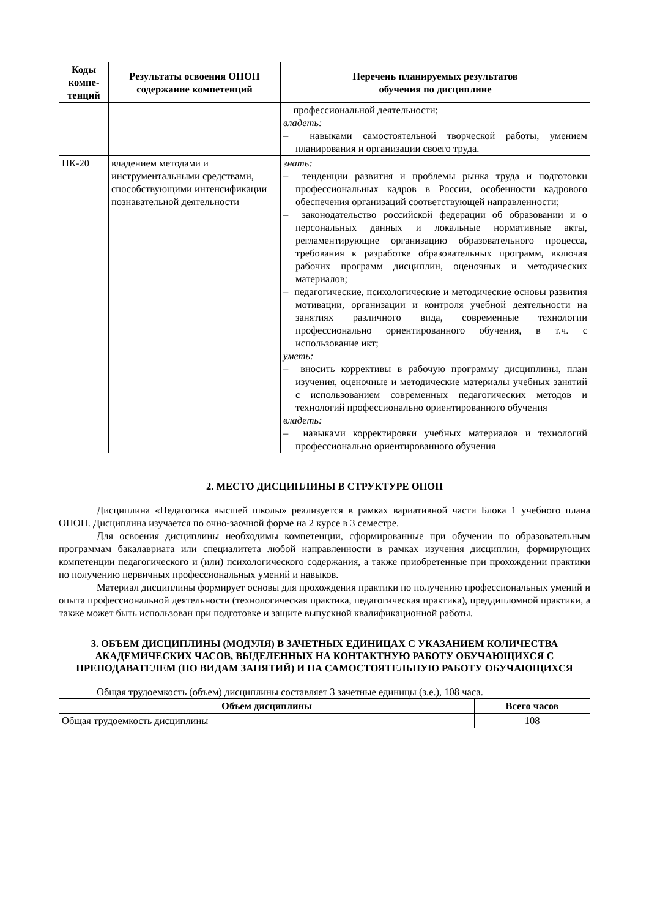| Коды компе-тенций | Результаты освоения ОПОП содержание компетенций | Перечень планируемых результатов обучения по дисциплине |
| --- | --- | --- |
| | | профессиональной деятельности; владеть: – навыками самостоятельной творческой работы, умением планирования и организации своего труда. |
| ПК-20 | владением методами и инструментальными средствами, способствующими интенсификации познавательной деятельности | знать: – тенденции развития и проблемы рынка труда и подготовки профессиональных кадров в России, особенности кадрового обеспечения организаций соответствующей направленности; – законодательство российской федерации об образовании и о персональных данных и локальные нормативные акты, регламентирующие организацию образовательного процесса, требования к разработке образовательных программ, включая рабочих программ дисциплин, оценочных и методических материалов; – педагогические, психологические и методические основы развития мотивации, организации и контроля учебной деятельности на занятиях различного вида, современные технологии профессионально ориентированного обучения, в т.ч. с использование икт; уметь: – вносить коррективы в рабочую программу дисциплины, план изучения, оценочные и методические материалы учебных занятий с использованием современных педагогических методов и технологий профессионально ориентированного обучения владеть: – навыками корректировки учебных материалов и технологий профессионально ориентированного обучения |
2. МЕСТО ДИСЦИПЛИНЫ В СТРУКТУРЕ ОПОП
Дисциплина «Педагогика высшей школы» реализуется в рамках вариативной части Блока 1 учебного плана ОПОП. Дисциплина изучается по очно-заочной форме на 2 курсе в 3 семестре.
Для освоения дисциплины необходимы компетенции, сформированные при обучении по образовательным программам бакалавриата или специалитета любой направленности в рамках изучения дисциплин, формирующих компетенции педагогического и (или) психологического содержания, а также приобретенные при прохождении практики по получению первичных профессиональных умений и навыков.
Материал дисциплины формирует основы для прохождения практики по получению профессиональных умений и опыта профессиональной деятельности (технологическая практика, педагогическая практика), преддипломной практики, а также может быть использован при подготовке и защите выпускной квалификационной работы.
3. ОБЪЕМ ДИСЦИПЛИНЫ (МОДУЛЯ) В ЗАЧЕТНЫХ ЕДИНИЦАХ С УКАЗАНИЕМ КОЛИЧЕСТВА АКАДЕМИЧЕСКИХ ЧАСОВ, ВЫДЕЛЕННЫХ НА КОНТАКТНУЮ РАБОТУ ОБУЧАЮЩИХСЯ С ПРЕПОДАВАТЕЛЕМ (ПО ВИДАМ ЗАНЯТИЙ) И НА САМОСТОЯТЕЛЬНУЮ РАБОТУ ОБУЧАЮЩИХСЯ
Общая трудоемкость (объем) дисциплины составляет 3 зачетные единицы (з.е.), 108 часа.
| Объем дисциплины | Всего часов |
| --- | --- |
| Общая трудоемкость дисциплины | 108 |